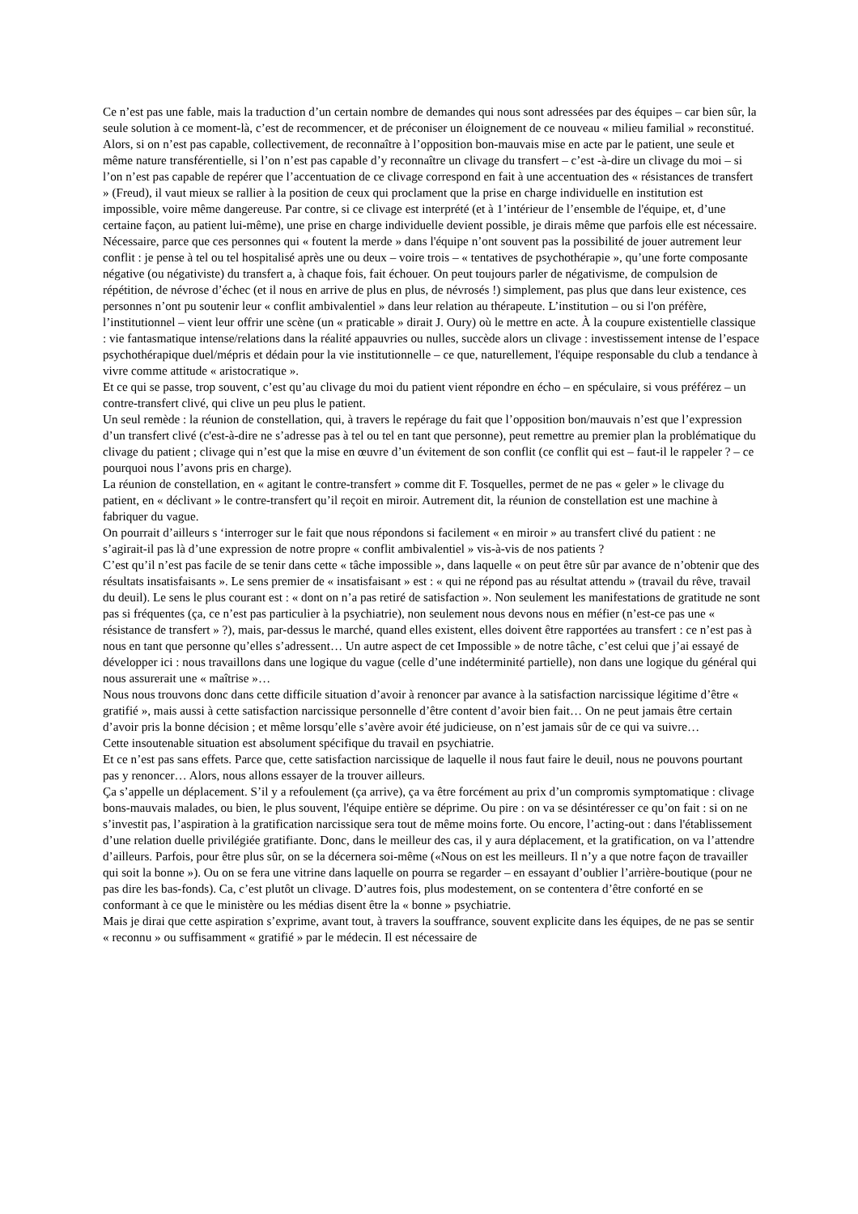Ce n’est pas une fable, mais la traduction d’un certain nombre de demandes qui nous sont adressées par des équipes – car bien sûr, la seule solution à ce moment-là, c’est de recommencer, et de préconiser un éloignement de ce nouveau « milieu familial » reconstitué.
Alors, si on n’est pas capable, collectivement, de reconnaître à l’opposition bon-mauvais mise en acte par le patient, une seule et même nature transférentielle, si l’on n’est pas capable d’y reconnaître un clivage du transfert – c’est -à-dire un clivage du moi – si l’on n’est pas capable de repérer que l’accentuation de ce clivage correspond en fait à une accentuation des « résistances de transfert » (Freud), il vaut mieux se rallier à la position de ceux qui proclament que la prise en charge individuelle en institution est impossible, voire même dangereuse. Par contre, si ce clivage est interprété (et à 1’intérieur de l’ensemble de l'équipe, et, d’une certaine façon, au patient lui-même), une prise en charge individuelle devient possible, je dirais même que parfois elle est nécessaire. Nécessaire, parce que ces personnes qui « foutent la merde » dans l'équipe n’ont souvent pas la possibilité de jouer autrement leur conflit : je pense à tel ou tel hospitalisé après une ou deux – voire trois – « tentatives de psychothérapie », qu’une forte composante négative (ou négativiste) du transfert a, à chaque fois, fait échouer. On peut toujours parler de négativisme, de compulsion de répétition, de névrose d’échec (et il nous en arrive de plus en plus, de névrosés !) simplement, pas plus que dans leur existence, ces personnes n’ont pu soutenir leur « conflit ambivalentiel » dans leur relation au thérapeute. L’institution – ou si l'on préfère, l’institutionnel – vient leur offrir une scène (un « praticable » dirait J. Oury) où le mettre en acte. À la coupure existentielle classique : vie fantasmatique intense/relations dans la réalité appauvries ou nulles, succède alors un clivage : investissement intense de l’espace psychothérapique duel/mépris et dédain pour la vie institutionnelle – ce que, naturellement, l'équipe responsable du club a tendance à vivre comme attitude « aristocratique ».
Et ce qui se passe, trop souvent, c’est qu’au clivage du moi du patient vient répondre en écho – en spéculaire, si vous préférez – un contre-transfert clivé, qui clive un peu plus le patient.
Un seul remède : la réunion de constellation, qui, à travers le repérage du fait que l’opposition bon/mauvais n’est que l’expression d’un transfert clivé (c'est-à-dire ne s’adresse pas à tel ou tel en tant que personne), peut remettre au premier plan la problématique du clivage du patient ; clivage qui n’est que la mise en œuvre d’un évitement de son conflit (ce conflit qui est – faut-il le rappeler ? – ce pourquoi nous l’avons pris en charge).
La réunion de constellation, en « agitant le contre-transfert » comme dit F. Tosquelles, permet de ne pas « geler » le clivage du patient, en « déclivant » le contre-transfert qu’il reçoit en miroir. Autrement dit, la réunion de constellation est une machine à fabriquer du vague.
On pourrait d’ailleurs s ‘interroger sur le fait que nous répondons si facilement « en miroir » au transfert clivé du patient : ne s’agirait-il pas là d’une expression de notre propre « conflit ambivalentiel » vis-à-vis de nos patients ?
C’est qu’il n’est pas facile de se tenir dans cette « tâche impossible », dans laquelle « on peut être sûr par avance de n’obtenir que des résultats insatisfaisants ». Le sens premier de « insatisfaisant » est : « qui ne répond pas au résultat attendu » (travail du rêve, travail du deuil). Le sens le plus courant est : « dont on n’a pas retiré de satisfaction ». Non seulement les manifestations de gratitude ne sont pas si fréquentes (ça, ce n’est pas particulier à la psychiatrie), non seulement nous devons nous en méfier (n’est-ce pas une « résistance de transfert » ?), mais, par-dessus le marché, quand elles existent, elles doivent être rapportées au transfert : ce n’est pas à nous en tant que personne qu’elles s’adressent… Un autre aspect de cet Impossible » de notre tâche, c’est celui que j’ai essayé de développer ici : nous travaillons dans une logique du vague (celle d’une indéterminité partielle), non dans une logique du général qui nous assurerait une « maîtrise »…
Nous nous trouvons donc dans cette difficile situation d’avoir à renoncer par avance à la satisfaction narcissique légitime d’être « gratifié », mais aussi à cette satisfaction narcissique personnelle d’être content d’avoir bien fait… On ne peut jamais être certain d’avoir pris la bonne décision ; et même lorsqu’elle s’avère avoir été judicieuse, on n’est jamais sûr de ce qui va suivre…
Cette insoutenable situation est absolument spécifique du travail en psychiatrie.
Et ce n’est pas sans effets. Parce que, cette satisfaction narcissique de laquelle il nous faut faire le deuil, nous ne pouvons pourtant pas y renoncer… Alors, nous allons essayer de la trouver ailleurs.
Ça s’appelle un déplacement. S’il y a refoulement (ça arrive), ça va être forcément au prix d’un compromis symptomatique : clivage bons-mauvais malades, ou bien, le plus souvent, l'équipe entière se déprime. Ou pire : on va se désintéresser ce qu’on fait : si on ne s’investit pas, l’aspiration à la gratification narcissique sera tout de même moins forte. Ou encore, l’acting-out : dans l'établissement d’une relation duelle privilégiée gratifiante. Donc, dans le meilleur des cas, il y aura déplacement, et la gratification, on va l’attendre d’ailleurs. Parfois, pour être plus sûr, on se la décernera soi-même («Nous on est les meilleurs. Il n’y a que notre façon de travailler qui soit la bonne »). Ou on se fera une vitrine dans laquelle on pourra se regarder – en essayant d’oublier l’arrière-boutique (pour ne pas dire les bas-fonds). Ca, c’est plutôt un clivage. D’autres fois, plus modestement, on se contentera d’être conforté en se conformant à ce que le ministère ou les médias disent être la « bonne » psychiatrie.
Mais je dirai que cette aspiration s’exprime, avant tout, à travers la souffrance, souvent explicite dans les équipes, de ne pas se sentir « reconnu » ou suffisamment « gratifié » par le médecin. Il est nécessaire de